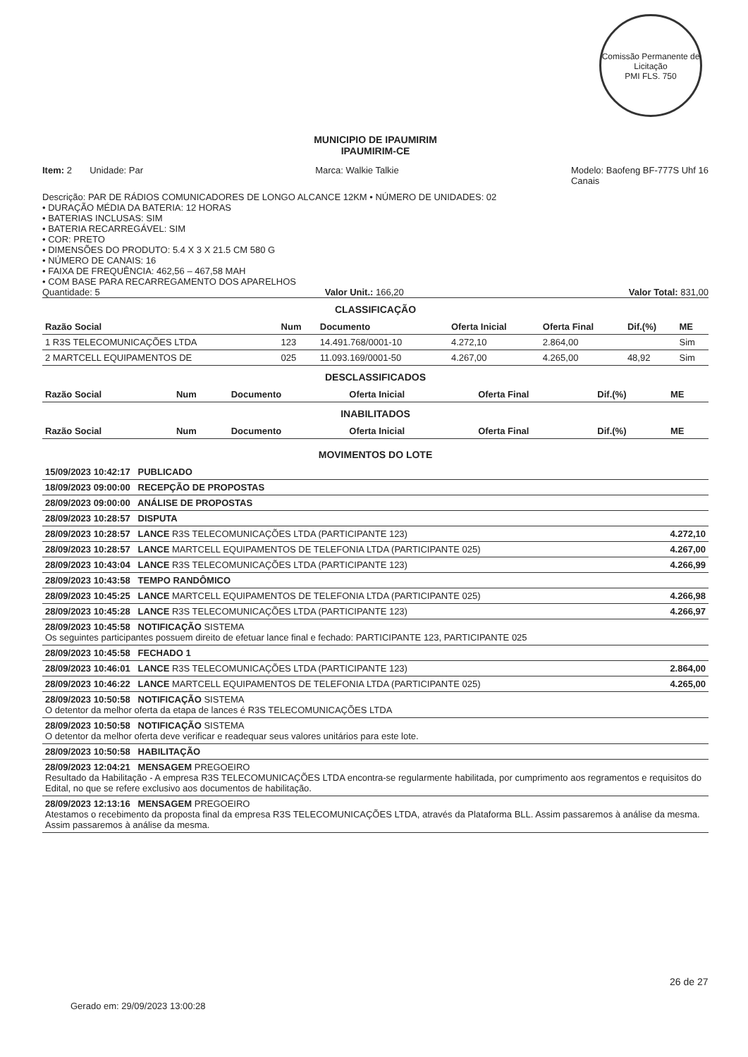Comissão Permanente de Licitação
PMI FLS. 750
MUNICIPIO DE IPAUMIRIM
IPAUMIRIM-CE
Item: 2 Unidade: Par Marca: Walkie Talkie Modelo: Baofeng BF-777S Uhf 16
Canais
Descrição: PAR DE RÁDIOS COMUNICADORES DE LONGO ALCANCE 12KM • NÚMERO DE UNIDADES: 02
• DURAÇÃO MÉDIA DA BATERIA: 12 HORAS
• BATERIAS INCLUSAS: SIM
• BATERIA RECARREGÁVEL: SIM
• COR: PRETO
• DIMENSÕES DO PRODUTO: 5.4 X 3 X 21.5 CM 580 G
• NÚMERO DE CANAIS: 16
• FAIXA DE FREQUÊNCIA: 462,56 – 467,58 MAH
• COM BASE PARA RECARREGAMENTO DOS APARELHOS
Quantidade: 5 Valor Unit.: 166,20 Valor Total: 831,00
CLASSIFICAÇÃO
| Razão Social | Num | Documento | Oferta Inicial | Oferta Final | Dif.(%) | ME |
| --- | --- | --- | --- | --- | --- | --- |
| 1 R3S TELECOMUNICAÇÕES LTDA | 123 | 14.491.768/0001-10 | 4.272,10 | 2.864,00 | | Sim |
| 2 MARTCELL EQUIPAMENTOS DE | 025 | 11.093.169/0001-50 | 4.267,00 | 4.265,00 | 48,92 | Sim |
DESCLASSIFICADOS
| Razão Social | Num | Documento | Oferta Inicial | Oferta Final | Dif.(%) | ME |
| --- | --- | --- | --- | --- | --- | --- |
INABILITADOS
| Razão Social | Num | Documento | Oferta Inicial | Oferta Final | Dif.(%) | ME |
| --- | --- | --- | --- | --- | --- | --- |
MOVIMENTOS DO LOTE
| 15/09/2023 10:42:17 PUBLICADO | |
| 18/09/2023 09:00:00 RECEPÇÃO DE PROPOSTAS | |
| 28/09/2023 09:00:00 ANÁLISE DE PROPOSTAS | |
| 28/09/2023 10:28:57 DISPUTA | |
| 28/09/2023 10:28:57 LANCE R3S TELECOMUNICAÇÕES LTDA (PARTICIPANTE 123) | 4.272,10 |
| 28/09/2023 10:28:57 LANCE MARTCELL EQUIPAMENTOS DE TELEFONIA LTDA (PARTICIPANTE 025) | 4.267,00 |
| 28/09/2023 10:43:04 LANCE R3S TELECOMUNICAÇÕES LTDA (PARTICIPANTE 123) | 4.266,99 |
| 28/09/2023 10:43:58 TEMPO RANDÔMICO | |
| 28/09/2023 10:45:25 LANCE MARTCELL EQUIPAMENTOS DE TELEFONIA LTDA (PARTICIPANTE 025) | 4.266,98 |
| 28/09/2023 10:45:28 LANCE R3S TELECOMUNICAÇÕES LTDA (PARTICIPANTE 123) | 4.266,97 |
| 28/09/2023 10:45:58 NOTIFICAÇÃO SISTEMA Os seguintes participantes possuem direito de efetuar lance final e fechado: PARTICIPANTE 123, PARTICIPANTE 025 | |
| 28/09/2023 10:45:58 FECHADO 1 | |
| 28/09/2023 10:46:01 LANCE R3S TELECOMUNICAÇÕES LTDA (PARTICIPANTE 123) | 2.864,00 |
| 28/09/2023 10:46:22 LANCE MARTCELL EQUIPAMENTOS DE TELEFONIA LTDA (PARTICIPANTE 025) | 4.265,00 |
| 28/09/2023 10:50:58 NOTIFICAÇÃO SISTEMA O detentor da melhor oferta da etapa de lances é R3S TELECOMUNICAÇÕES LTDA | |
| 28/09/2023 10:50:58 NOTIFICAÇÃO SISTEMA O detentor da melhor oferta deve verificar e readequar seus valores unitários para este lote. | |
| 28/09/2023 10:50:58 HABILITAÇÃO | |
| 28/09/2023 12:04:21 MENSAGEM PREGOEIRO Resultado da Habilitação - A empresa R3S TELECOMUNICAÇÕES LTDA encontra-se regularmente habilitada, por cumprimento aos regramentos e requisitos do Edital, no que se refere exclusivo aos documentos de habilitação. | |
| 28/09/2023 12:13:16 MENSAGEM PREGOEIRO Atestamos o recebimento da proposta final da empresa R3S TELECOMUNICAÇÕES LTDA, através da Plataforma BLL. Assim passaremos à análise da mesma. Assim passaremos à análise da mesma. | |
26 de 27
Gerado em: 29/09/2023 13:00:28